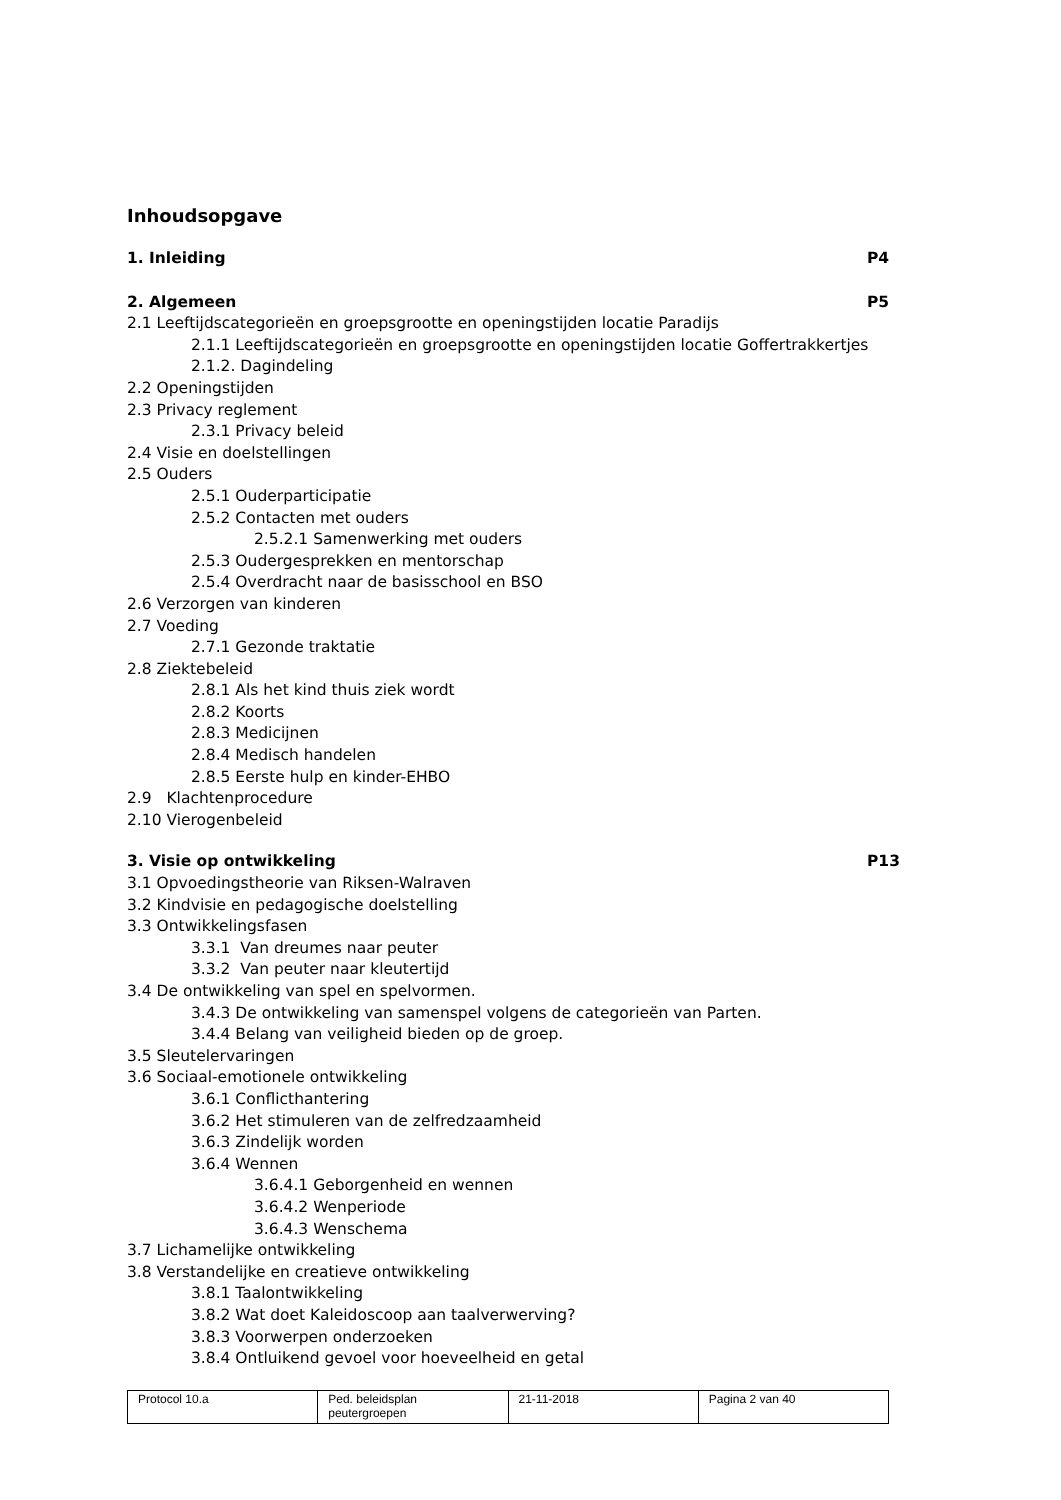Inhoudsopgave
1. Inleiding P4
2. Algemeen P5
2.1 Leeftijdscategorieën en groepsgrootte en openingstijden locatie Paradijs
2.1.1 Leeftijdscategorieën en groepsgrootte en openingstijden locatie Goffertrakkertjes
2.1.2. Dagindeling
2.2 Openingstijden
2.3 Privacy reglement
2.3.1 Privacy beleid
2.4 Visie en doelstellingen
2.5 Ouders
2.5.1 Ouderparticipatie
2.5.2 Contacten met ouders
2.5.2.1 Samenwerking met ouders
2.5.3 Oudergesprekken en mentorschap
2.5.4 Overdracht naar de basisschool en BSO
2.6 Verzorgen van kinderen
2.7 Voeding
2.7.1 Gezonde traktatie
2.8 Ziektebeleid
2.8.1 Als het kind thuis ziek wordt
2.8.2 Koorts
2.8.3 Medicijnen
2.8.4 Medisch handelen
2.8.5 Eerste hulp en kinder-EHBO
2.9 Klachtenprocedure
2.10 Vierogenbeleid
3. Visie op ontwikkeling P13
3.1 Opvoedingstheorie van Riksen-Walraven
3.2 Kindvisie en pedagogische doelstelling
3.3 Ontwikkelingsfasen
3.3.1 Van dreumes naar peuter
3.3.2 Van peuter naar kleutertijd
3.4 De ontwikkeling van spel en spelvormen.
3.4.3 De ontwikkeling van samenspel volgens de categorieën van Parten.
3.4.4 Belang van veiligheid bieden op de groep.
3.5 Sleutelervaringen
3.6 Sociaal-emotionele ontwikkeling
3.6.1 Conflicthantering
3.6.2 Het stimuleren van de zelfredzaamheid
3.6.3 Zindelijk worden
3.6.4 Wennen
3.6.4.1 Geborgenheid en wennen
3.6.4.2 Wenperiode
3.6.4.3 Wenschema
3.7 Lichamelijke ontwikkeling
3.8 Verstandelijke en creatieve ontwikkeling
3.8.1 Taalontwikkeling
3.8.2 Wat doet Kaleidoscoop aan taalverwerving?
3.8.3 Voorwerpen onderzoeken
3.8.4 Ontluikend gevoel voor hoeveelheid en getal
| Protocol 10.a | Ped. beleidsplan peutergroepen | 21-11-2018 | Pagina 2 van 40 |